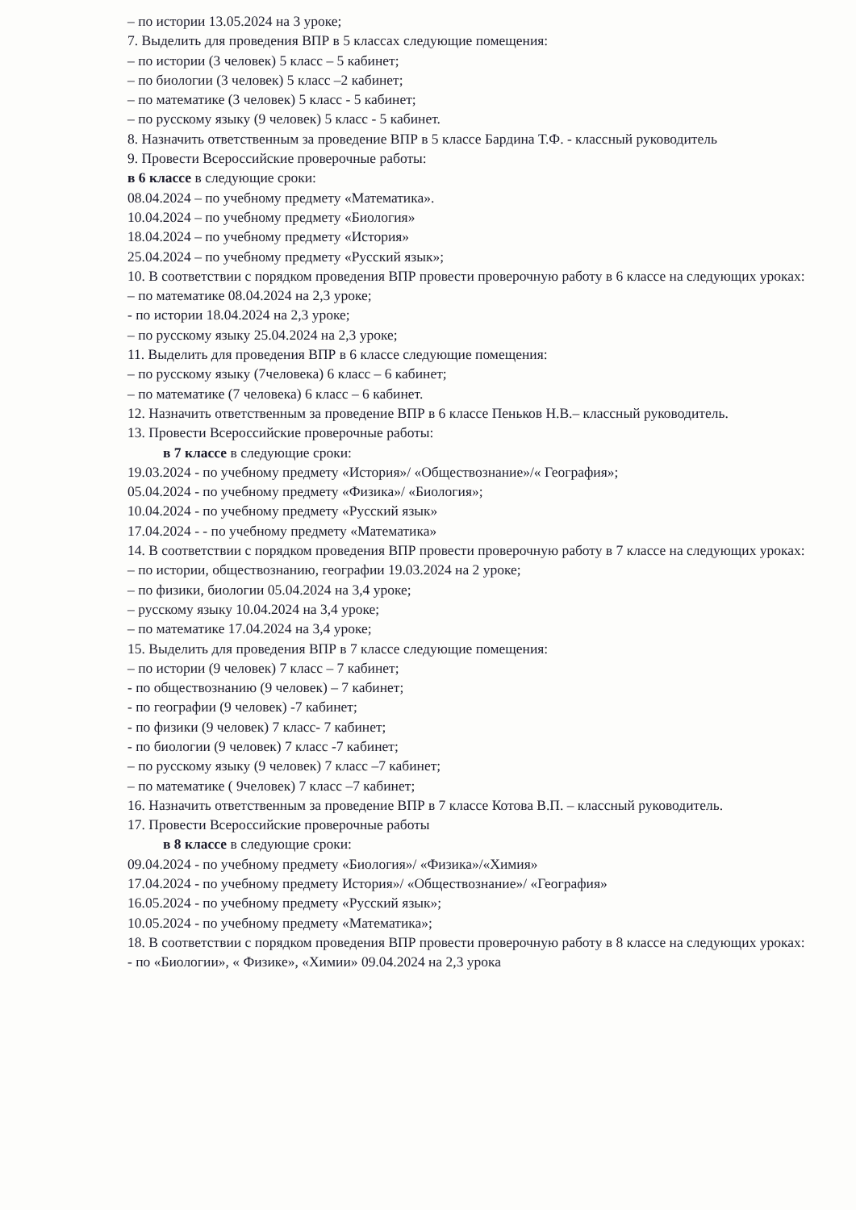– по истории 13.05.2024 на 3 уроке;
7. Выделить для проведения ВПР в 5 классах следующие помещения:
– по истории (3 человек) 5 класс – 5 кабинет;
– по биологии (3 человек) 5 класс –2 кабинет;
– по математике (3 человек) 5 класс - 5 кабинет;
– по русскому языку (9 человек) 5 класс - 5 кабинет.
8. Назначить ответственным за проведение ВПР в 5 классе Бардина Т.Ф. - классный руководитель
9. Провести Всероссийские проверочные работы:
в 6 классе в следующие сроки:
08.04.2024 – по учебному предмету «Математика».
10.04.2024 – по учебному предмету «Биология»
18.04.2024 – по учебному предмету «История»
25.04.2024 – по учебному предмету «Русский язык»;
10. В соответствии с порядком проведения ВПР провести проверочную работу в 6 классе на следующих уроках:
– по математике 08.04.2024 на 2,3 уроке;
- по истории 18.04.2024 на 2,3 уроке;
– по русскому языку 25.04.2024 на 2,3 уроке;
11. Выделить для проведения ВПР в 6 классе следующие помещения:
– по русскому языку (7человека) 6 класс – 6 кабинет;
– по математике (7 человека) 6 класс – 6 кабинет.
12. Назначить ответственным за проведение ВПР в 6 классе Пеньков Н.В.– классный руководитель.
13. Провести Всероссийские проверочные работы:
в 7 классе в следующие сроки:
19.03.2024 - по учебному предмету «История»/ «Обществознание»/« География»;
05.04.2024 - по учебному предмету «Физика»/ «Биология»;
10.04.2024 - по учебному предмету «Русский язык»
17.04.2024 - - по учебному предмету «Математика»
14. В соответствии с порядком проведения ВПР провести проверочную работу в 7 классе на следующих уроках:
– по истории, обществознанию, географии 19.03.2024 на 2 уроке;
– по физики, биологии 05.04.2024 на 3,4 уроке;
– русскому языку 10.04.2024 на 3,4 уроке;
– по математике 17.04.2024 на 3,4 уроке;
15. Выделить для проведения ВПР в 7 классе следующие помещения:
– по истории (9 человек) 7 класс – 7 кабинет;
- по обществознанию (9 человек) – 7 кабинет;
- по географии (9 человек) -7 кабинет;
- по физики (9 человек) 7 класс- 7 кабинет;
- по биологии (9 человек) 7 класс -7 кабинет;
– по русскому языку (9 человек) 7 класс –7 кабинет;
– по математике ( 9человек) 7 класс –7 кабинет;
16. Назначить ответственным за проведение ВПР в 7 классе Котова В.П. – классный руководитель.
17. Провести Всероссийские проверочные работы
в 8 классе в следующие сроки:
09.04.2024 - по учебному предмету «Биология»/ «Физика»/«Химия»
17.04.2024 - по учебному предмету История»/ «Обществознание»/ «География»
16.05.2024 - по учебному предмету «Русский язык»;
10.05.2024 - по учебному предмету «Математика»;
18. В соответствии с порядком проведения ВПР провести проверочную работу в 8 классе на следующих уроках:
- по «Биологии», « Физике», «Химии» 09.04.2024 на 2,3 урока